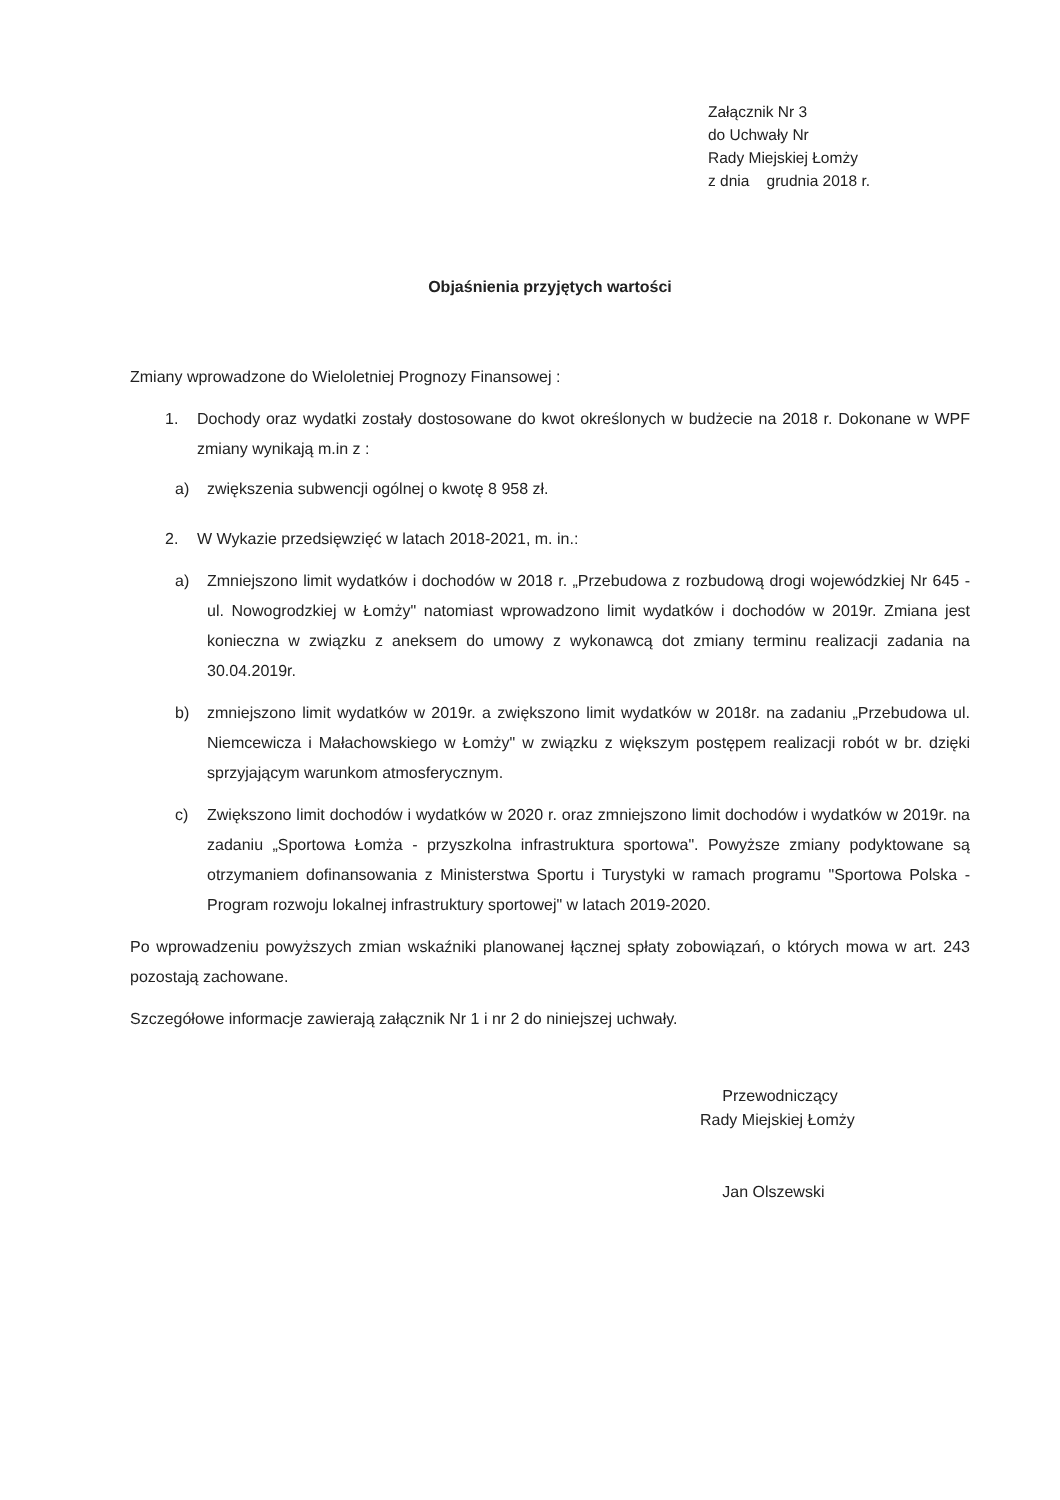Załącznik Nr 3
do Uchwały Nr
Rady Miejskiej Łomży
z dnia grudnia 2018 r.
Objaśnienia przyjętych wartości
Zmiany wprowadzone do Wieloletniej Prognozy Finansowej :
1. Dochody oraz wydatki zostały dostosowane do kwot określonych w budżecie na 2018 r. Dokonane w WPF zmiany wynikają m.in z :
a) zwiększenia subwencji ogólnej o kwotę 8 958 zł.
2. W Wykazie przedsięwzięć w latach 2018-2021, m. in.:
a) Zmniejszono limit wydatków i dochodów w 2018 r. „Przebudowa z rozbudową drogi wojewódzkiej Nr 645 - ul. Nowogrodzkiej w Łomży" natomiast wprowadzono limit wydatków i dochodów w 2019r. Zmiana jest konieczna w związku z aneksem do umowy z wykonawcą dot zmiany terminu realizacji zadania na 30.04.2019r.
b) zmniejszono limit wydatków w 2019r. a zwiększono limit wydatków w 2018r. na zadaniu „Przebudowa ul. Niemcewicza i Małachowskiego w Łomży" w związku z większym postępem realizacji robót w br. dzięki sprzyjającym warunkom atmosferycznym.
c) Zwiększono limit dochodów i wydatków w 2020 r. oraz zmniejszono limit dochodów i wydatków w 2019r. na zadaniu „Sportowa Łomża - przyszkolna infrastruktura sportowa". Powyższe zmiany podyktowane są otrzymaniem dofinansowania z Ministerstwa Sportu i Turystyki w ramach programu "Sportowa Polska - Program rozwoju lokalnej infrastruktury sportowej" w latach 2019-2020.
Po wprowadzeniu powyższych zmian wskaźniki planowanej łącznej spłaty zobowiązań, o których mowa w art. 243 pozostają zachowane.
Szczegółowe informacje zawierają załącznik Nr 1 i nr 2 do niniejszej uchwały.
Przewodniczący
Rady Miejskiej Łomży
Jan Olszewski